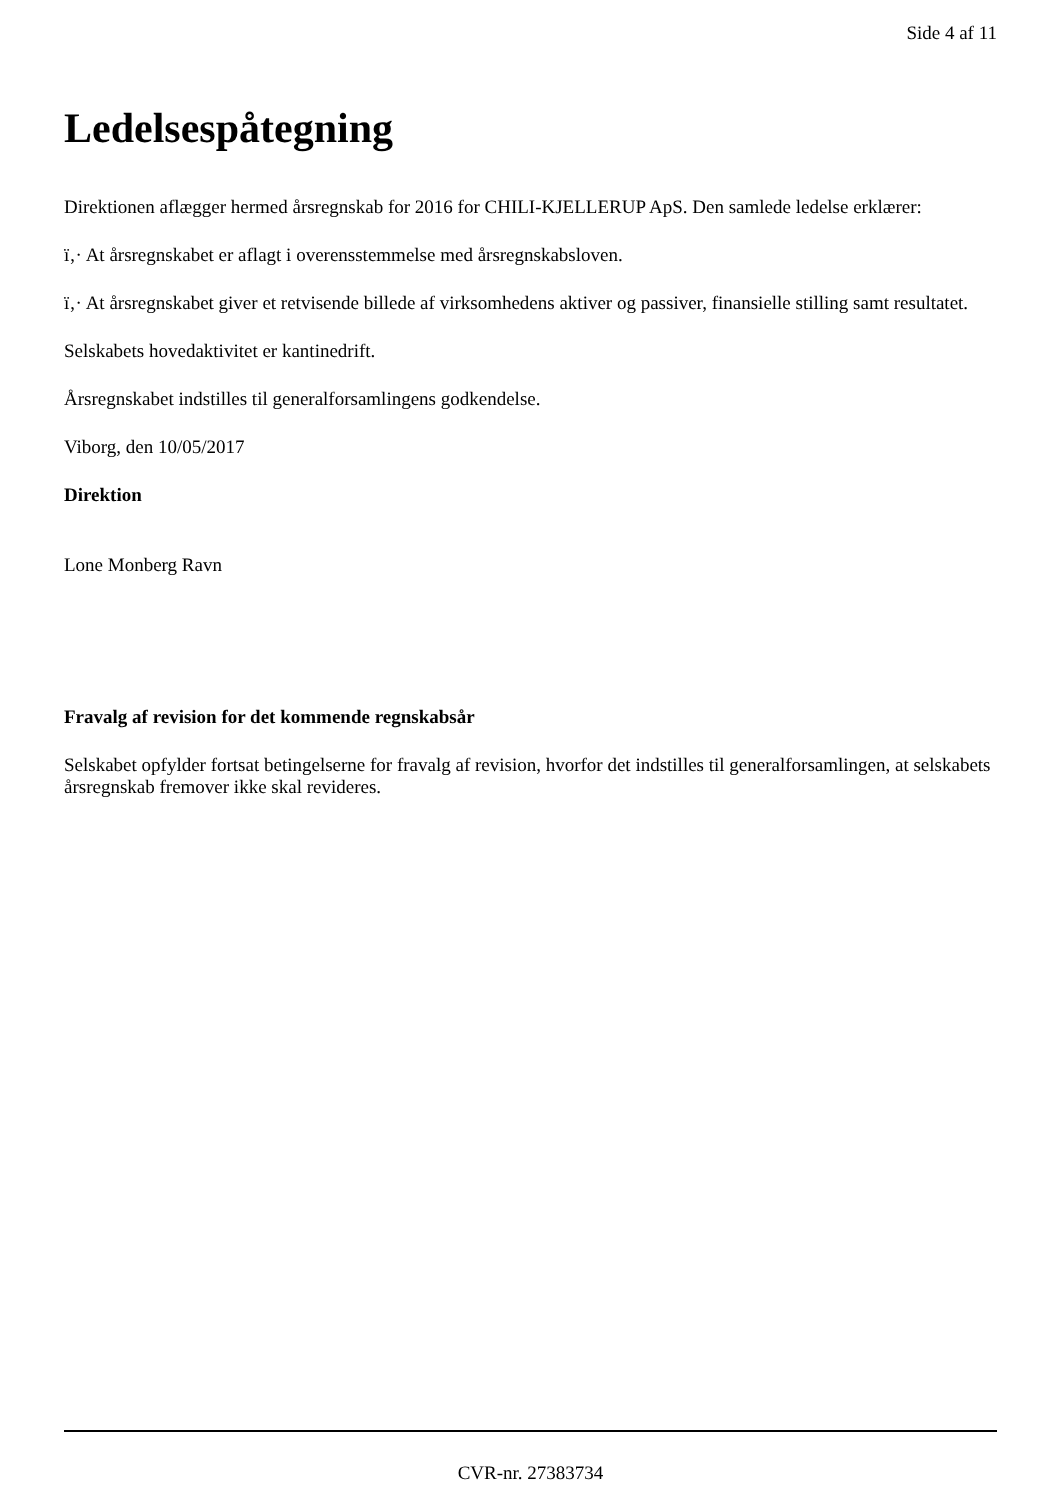Side 4 af 11
Ledelsespåtegning
Direktionen aflægger hermed årsregnskab for 2016 for CHILI-KJELLERUP ApS. Den samlede ledelse erklærer:
ï‚· At årsregnskabet er aflagt i overensstemmelse med årsregnskabsloven.
ï‚· At årsregnskabet giver et retvisende billede af virksomhedens aktiver og passiver, finansielle stilling samt resultatet.
Selskabets hovedaktivitet er kantinedrift.
Årsregnskabet indstilles til generalforsamlingens godkendelse.
Viborg, den 10/05/2017
Direktion
Lone Monberg Ravn
Fravalg af revision for det kommende regnskabsår
Selskabet opfylder fortsat betingelserne for fravalg af revision, hvorfor det indstilles til generalforsamlingen, at selskabets årsregnskab fremover ikke skal revideres.
CVR-nr. 27383734